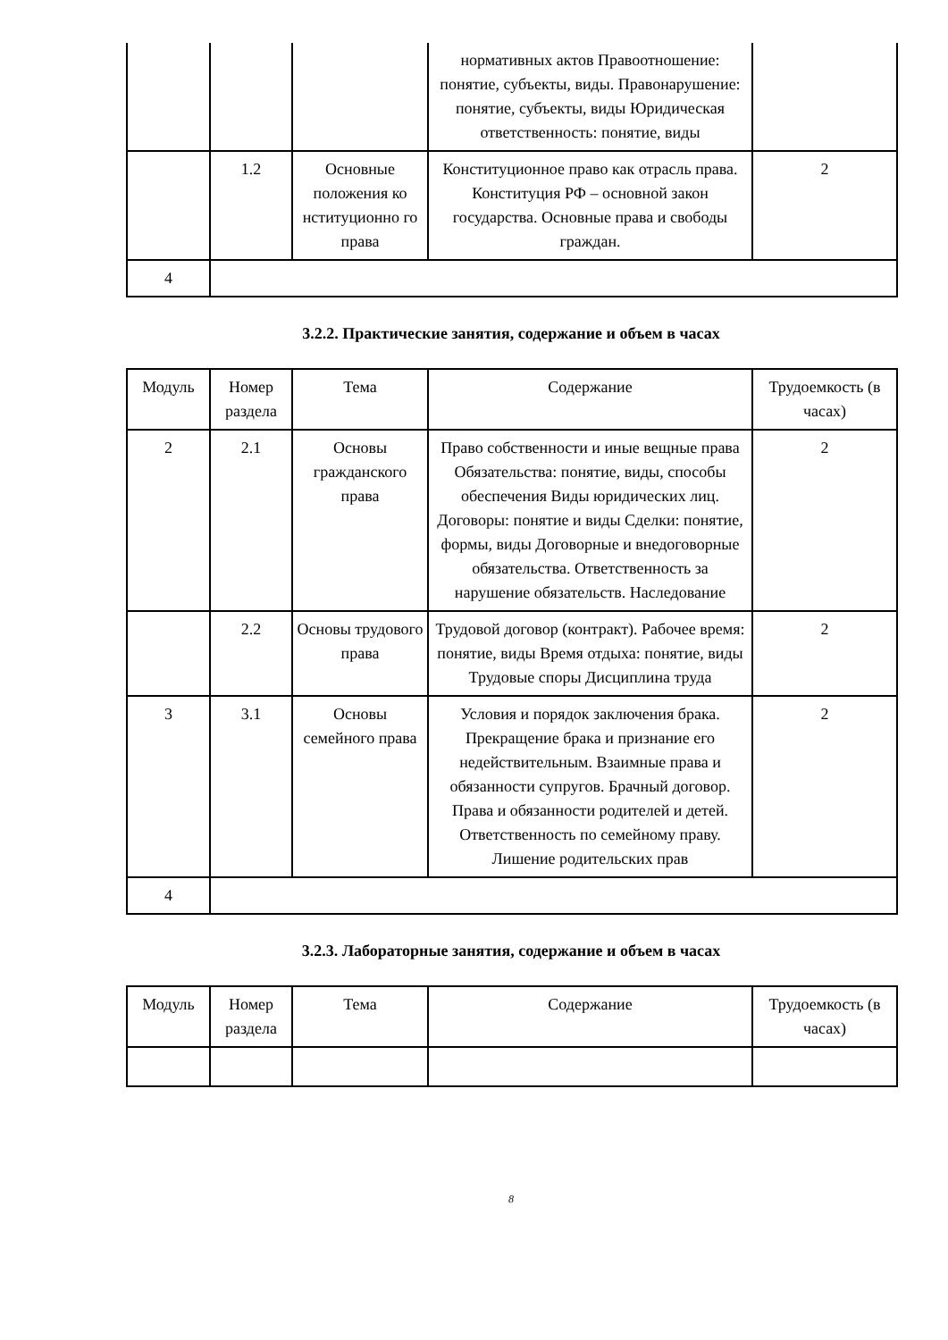| | | | нормативных актов Правоотношение: понятие, субъекты, виды. Правонарушение: понятие, субъекты, виды Юридическая ответственность: понятие, виды | |
| | 1.2 | Основные положения ко нституционно го права | Конституционное право как отрасль права. Конституция РФ – основной закон государства. Основные права и свободы граждан. | 2 |
| 4 | | | | |
3.2.2. Практические занятия, содержание и объем в часах
| Модуль | Номер раздела | Тема | Содержание | Трудоемкость (в часах) |
| --- | --- | --- | --- | --- |
| 2 | 2.1 | Основы гражданского права | Право собственности и иные вещные права Обязательства: понятие, виды, способы обеспечения Виды юридических лиц. Договоры: понятие и виды Сделки: понятие, формы, виды Договорные и внедоговорные обязательства. Ответственность за нарушение обязательств. Наследование | 2 |
| | 2.2 | Основы трудового права | Трудовой договор (контракт). Рабочее время: понятие, виды Время отдыха: понятие, виды Трудовые споры Дисциплина труда | 2 |
| 3 | 3.1 | Основы семейного права | Условия и порядок заключения брака. Прекращение брака и признание его недействительным. Взаимные права и обязанности супругов. Брачный договор. Права и обязанности родителей и детей. Ответственность по семейному праву. Лишение родительских прав | 2 |
| 4 | | | | |
3.2.3. Лабораторные занятия, содержание и объем в часах
| Модуль | Номер раздела | Тема | Содержание | Трудоемкость (в часах) |
| --- | --- | --- | --- | --- |
8